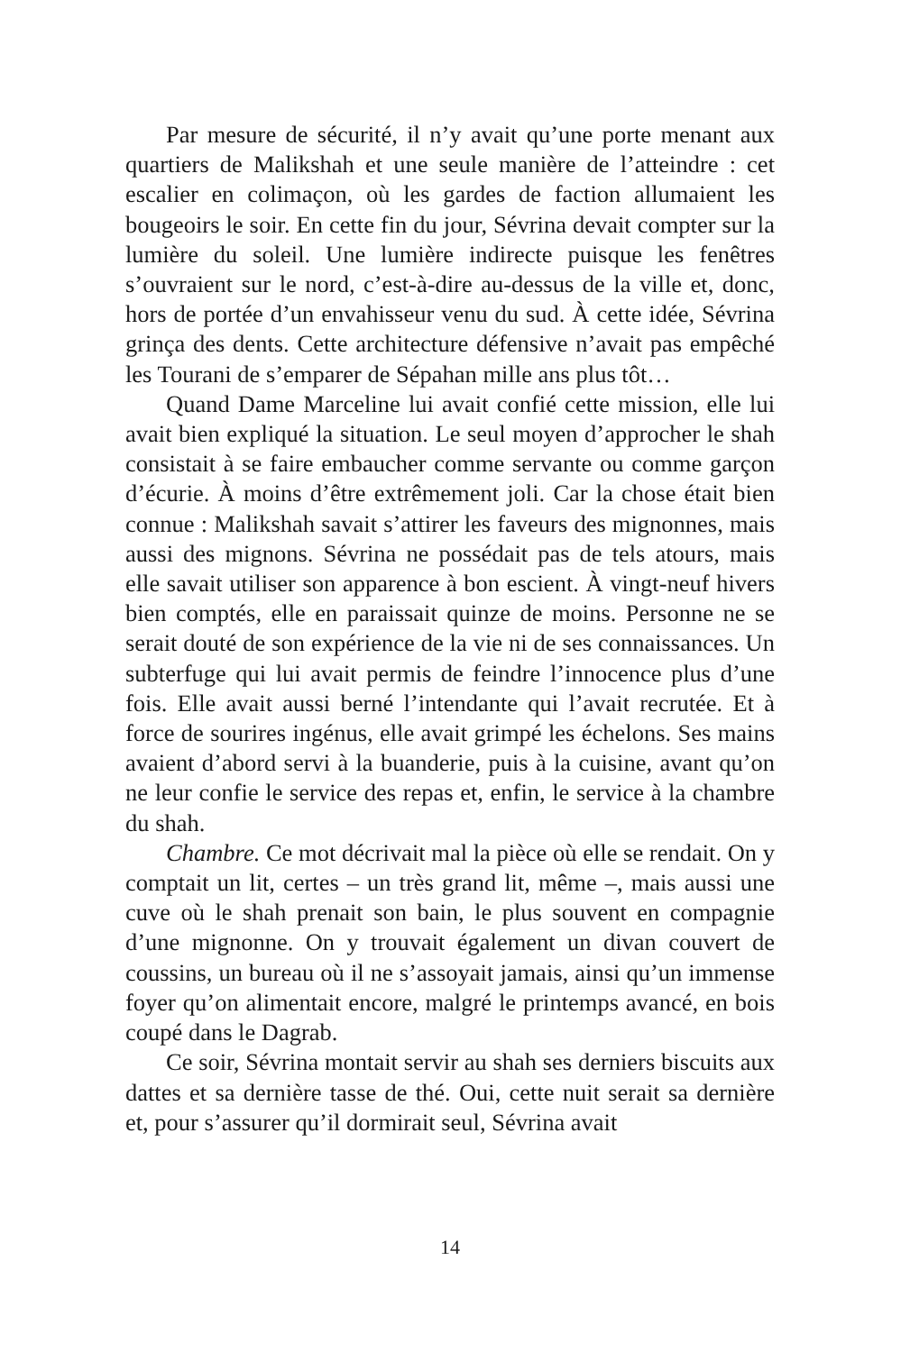Par mesure de sécurité, il n’y avait qu’une porte menant aux quartiers de Malikshah et une seule manière de l’atteindre : cet escalier en colimaçon, où les gardes de faction allumaient les bougeoirs le soir. En cette fin du jour, Sévrina devait compter sur la lumière du soleil. Une lumière indirecte puisque les fenêtres s’ouvraient sur le nord, c’est-à-dire au-dessus de la ville et, donc, hors de portée d’un envahisseur venu du sud. À cette idée, Sévrina grinça des dents. Cette architecture défensive n’avait pas empêché les Tourani de s’emparer de Sépahan mille ans plus tôt…
Quand Dame Marceline lui avait confié cette mission, elle lui avait bien expliqué la situation. Le seul moyen d’approcher le shah consistait à se faire embaucher comme servante ou comme garçon d’écurie. À moins d’être extrêmement joli. Car la chose était bien connue : Malikshah savait s’attirer les faveurs des mignonnes, mais aussi des mignons. Sévrina ne possédait pas de tels atours, mais elle savait utiliser son apparence à bon escient. À vingt-neuf hivers bien comptés, elle en paraissait quinze de moins. Personne ne se serait douté de son expérience de la vie ni de ses connaissances. Un subterfuge qui lui avait permis de feindre l’innocence plus d’une fois. Elle avait aussi berné l’intendante qui l’avait recrutée. Et à force de sourires ingénus, elle avait grimpé les échelons. Ses mains avaient d’abord servi à la buanderie, puis à la cuisine, avant qu’on ne leur confie le service des repas et, enfin, le service à la chambre du shah.
Chambre. Ce mot décrivait mal la pièce où elle se rendait. On y comptait un lit, certes – un très grand lit, même –, mais aussi une cuve où le shah prenait son bain, le plus souvent en compagnie d’une mignonne. On y trouvait également un divan couvert de coussins, un bureau où il ne s’assoyait jamais, ainsi qu’un immense foyer qu’on alimentait encore, malgré le printemps avancé, en bois coupé dans le Dagrab.
Ce soir, Sévrina montait servir au shah ses derniers biscuits aux dattes et sa dernière tasse de thé. Oui, cette nuit serait sa dernière et, pour s’assurer qu’il dormirait seul, Sévrina avait
14